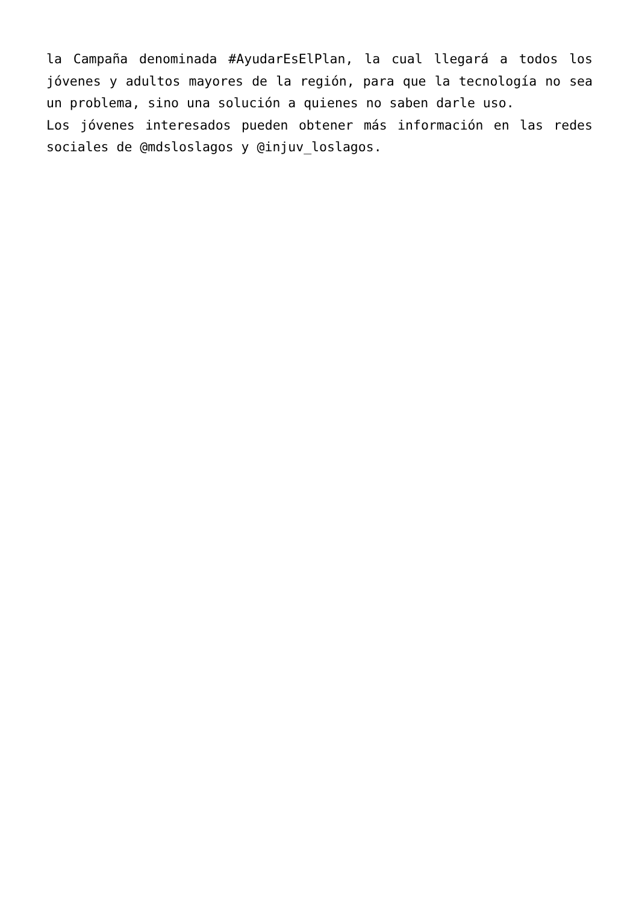la Campaña denominada #AyudarEsElPlan, la cual llegará a todos los jóvenes y adultos mayores de la región, para que la tecnología no sea un problema, sino una solución a quienes no saben darle uso.
Los jóvenes interesados pueden obtener más información en las redes sociales de @mdsloslagos y @injuv_loslagos.